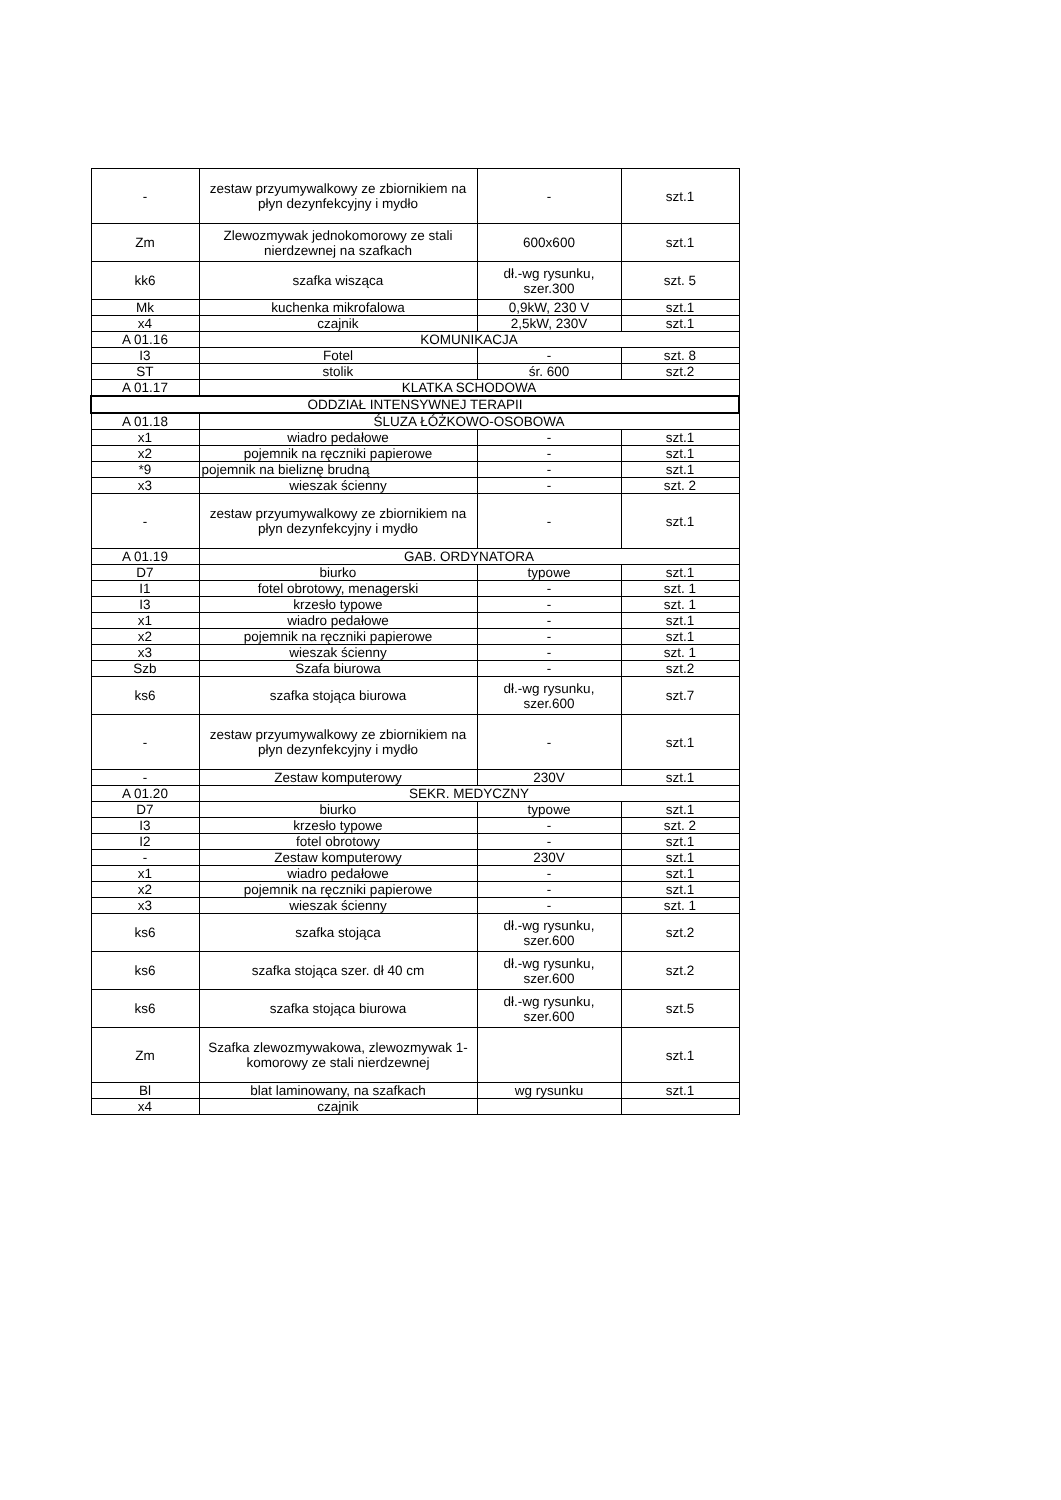| - | zestaw przyumywalkowy ze zbiornikiem na płyn dezynfekcyjny i mydło | - | szt.1 |
| Zm | Zlewozmywak jednokomorowy ze stali nierdzewnej na szafkach | 600x600 | szt.1 |
| kk6 | szafka wisząca | dł.-wg rysunku, szer.300 | szt. 5 |
| Mk | kuchenka mikrofalowa | 0,9kW, 230 V | szt.1 |
| x4 | czajnik | 2,5kW, 230V | szt.1 |
| A 01.16 | KOMUNIKACJA | | |
| I3 | Fotel | - | szt. 8 |
| ST | stolik | śr. 600 | szt.2 |
| A 01.17 | KLATKA SCHODOWA | | |
| ODDZIAŁ INTENSYWNEJ TERAPII | | | |
| A 01.18 | ŚLUZA ŁÓŻKOWO-OSOBOWA | | |
| x1 | wiadro pedałowe | - | szt.1 |
| x2 | pojemnik na ręczniki papierowe | - | szt.1 |
| *9 | pojemnik na bieliznę brudną | - | szt.1 |
| x3 | wieszak ścienny | - | szt. 2 |
| - | zestaw przyumywalkowy ze zbiornikiem na płyn dezynfekcyjny i mydło | - | szt.1 |
| A 01.19 | GAB. ORDYNATORA | | |
| D7 | biurko | typowe | szt.1 |
| I1 | fotel obrotowy, menagerski | - | szt. 1 |
| I3 | krzesło typowe | - | szt. 1 |
| x1 | wiadro pedałowe | - | szt.1 |
| x2 | pojemnik na ręczniki papierowe | - | szt.1 |
| x3 | wieszak ścienny | - | szt. 1 |
| Szb | Szafa biurowa | - | szt.2 |
| ks6 | szafka stojąca biurowa | dł.-wg rysunku, szer.600 | szt.7 |
| - | zestaw przyumywalkowy ze zbiornikiem na płyn dezynfekcyjny i mydło | - | szt.1 |
| - | Zestaw komputerowy | 230V | szt.1 |
| A 01.20 | SEKR. MEDYCZNY | | |
| D7 | biurko | typowe | szt.1 |
| I3 | krzesło typowe | - | szt. 2 |
| I2 | fotel obrotowy | - | szt.1 |
| - | Zestaw komputerowy | 230V | szt.1 |
| x1 | wiadro pedałowe | - | szt.1 |
| x2 | pojemnik na ręczniki papierowe | - | szt.1 |
| x3 | wieszak ścienny | - | szt. 1 |
| ks6 | szafka stojąca | dł.-wg rysunku, szer.600 | szt.2 |
| ks6 | szafka stojąca szer. dł 40 cm | dł.-wg rysunku, szer.600 | szt.2 |
| ks6 | szafka stojąca biurowa | dł.-wg rysunku, szer.600 | szt.5 |
| Zm | Szafka zlewozmywakowa, zlewozmywak 1-komorowy ze stali nierdzewnej | | szt.1 |
| Bl | blat laminowany, na szafkach | wg rysunku | szt.1 |
| x4 | czajnik | | |